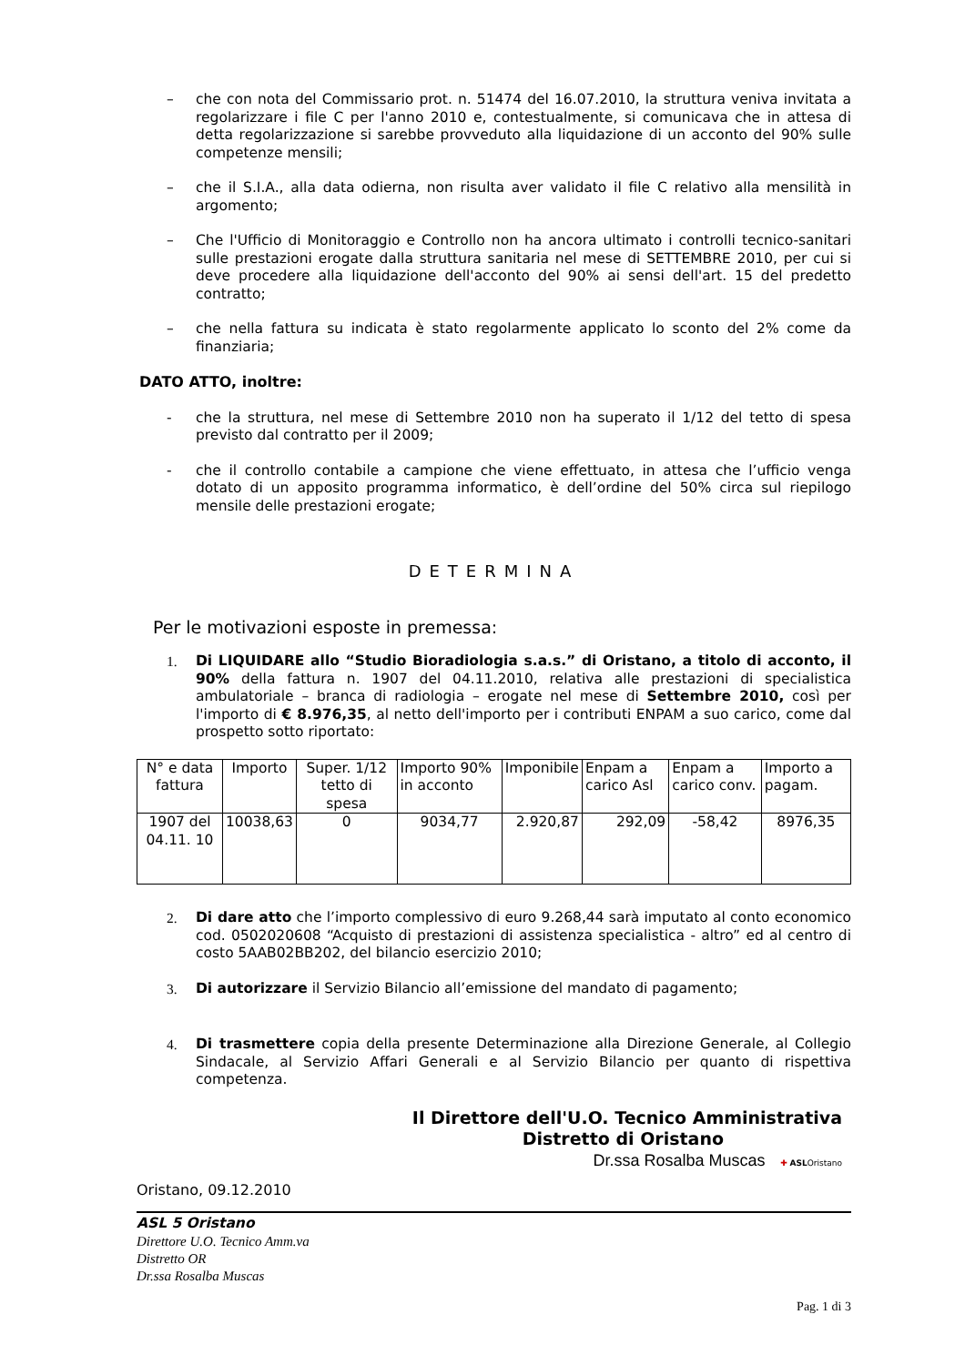– che con nota del Commissario prot. n. 51474 del 16.07.2010, la struttura veniva invitata a regolarizzare i file C per l'anno 2010 e, contestualmente, si comunicava che in attesa di detta regolarizzazione si sarebbe provveduto alla liquidazione di un acconto del 90% sulle competenze mensili;
– che il S.I.A., alla data odierna, non risulta aver validato il file C relativo alla mensilità in argomento;
– Che l'Ufficio di Monitoraggio e Controllo non ha ancora ultimato i controlli tecnico-sanitari sulle prestazioni erogate dalla struttura sanitaria nel mese di SETTEMBRE 2010, per cui si deve procedere alla liquidazione dell'acconto del 90% ai sensi dell'art. 15 del predetto contratto;
– che nella fattura su indicata è stato regolarmente applicato lo sconto del 2% come da finanziaria;
DATO ATTO, inoltre:
- che la struttura, nel mese di Settembre 2010 non ha superato il 1/12 del tetto di spesa previsto dal contratto per il 2009;
- che il controllo contabile a campione che viene effettuato, in attesa che l’ufficio venga dotato di un apposito programma informatico, è dell’ordine del 50% circa sul riepilogo mensile delle prestazioni erogate;
DETERMINA
Per le motivazioni esposte in premessa:
1. Di LIQUIDARE allo “Studio Bioradiologia s.a.s.” di Oristano, a titolo di acconto, il 90% della fattura n. 1907 del 04.11.2010, relativa alle prestazioni di specialistica ambulatoriale – branca di radiologia – erogate nel mese di Settembre 2010, così per l'importo di € 8.976,35, al netto dell'importo per i contributi ENPAM a suo carico, come dal prospetto sotto riportato:
| N° e data fattura | Importo | Super. 1/12 tetto di spesa | Importo 90% in acconto | Imponibile | Enpam a carico Asl | Enpam a carico conv. | Importo a pagam. |
| 1907 del 04.11. 10 | 10038,63 | 0 | 9034,77 | 2.920,87 | 292,09 | -58,42 | 8976,35 |
2. Di dare atto che l’importo complessivo di euro 9.268,44 sarà imputato al conto economico cod. 0502020608 “Acquisto di prestazioni di assistenza specialistica - altro” ed al centro di costo 5AAB02BB202, del bilancio esercizio 2010;
3. Di autorizzare il Servizio Bilancio all’emissione del mandato di pagamento;
4. Di trasmettere copia della presente Determinazione alla Direzione Generale, al Collegio Sindacale, al Servizio Affari Generali e al Servizio Bilancio per quanto di rispettiva competenza.
Il Direttore dell'U.O. Tecnico Amministrativa
Distretto di Oristano
Dr.ssa Rosalba Muscas ✚ ASL Oristano
Oristano, 09.12.2010
ASL 5 Oristano
Direttore U.O. Tecnico Amm.va
Distretto OR
Dr.ssa Rosalba Muscas
Pag. 1 di 3